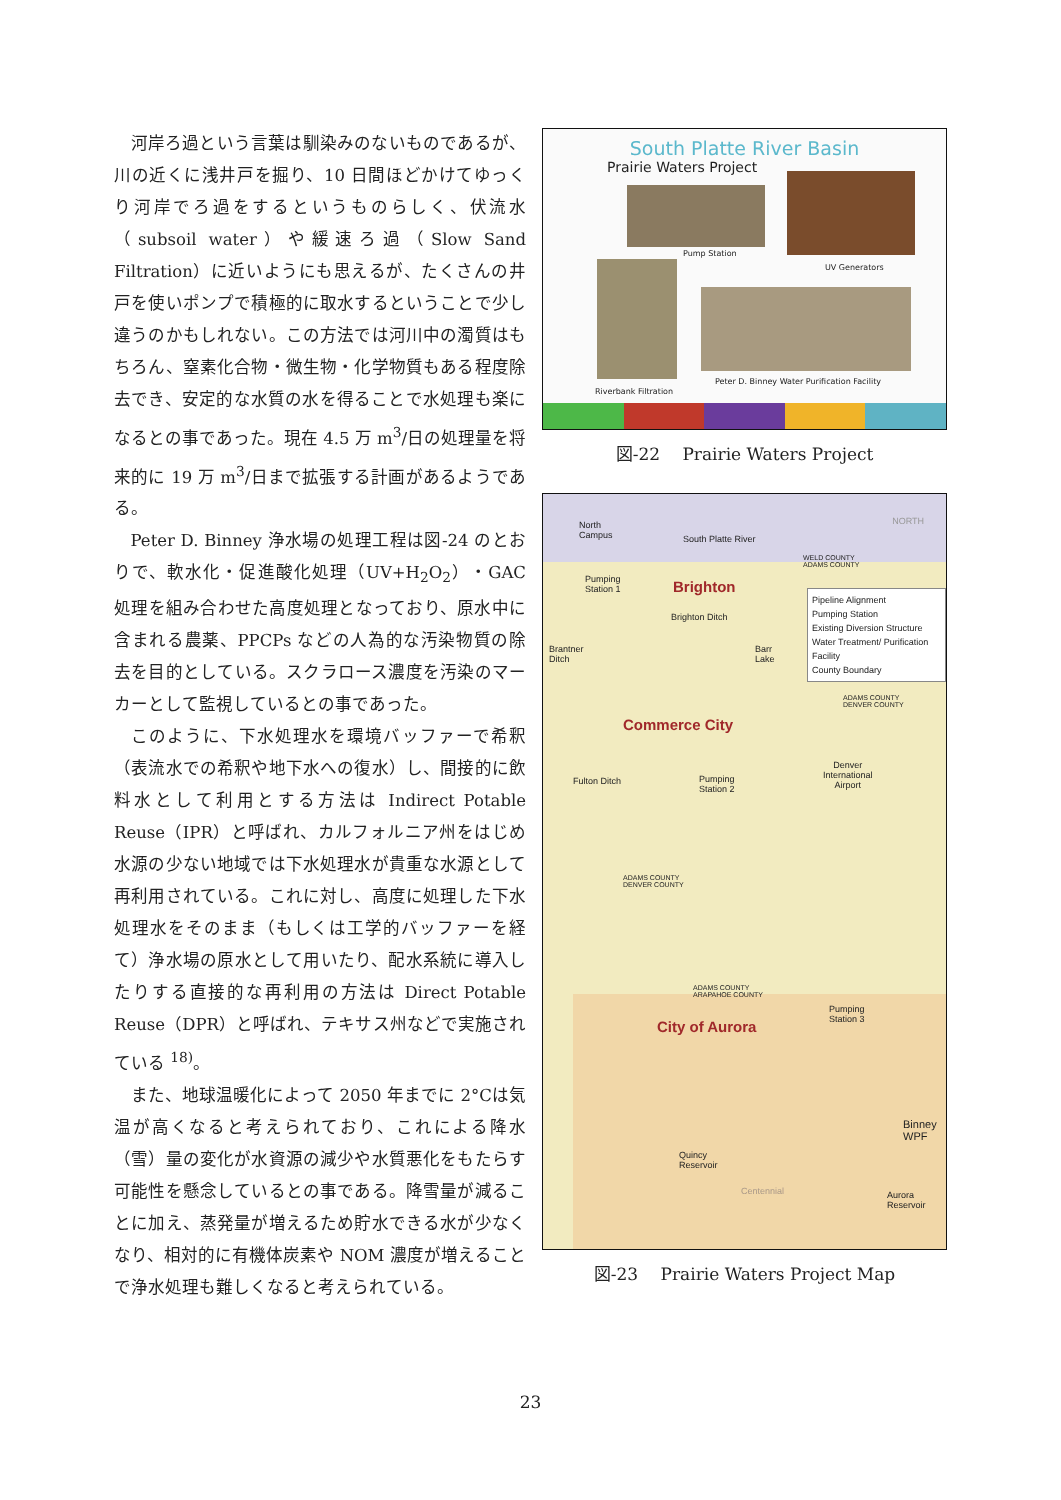河岸ろ過という言葉は馴染みのないものであるが、川の近くに浅井戸を掘り、10 日間ほどかけてゆっくり河岸でろ過をするというものらしく、伏流水（subsoil water）や緩速ろ過（Slow Sand Filtration）に近いようにも思えるが、たくさんの井戸を使いポンプで積極的に取水するということで少し違うのかもしれない。この方法では河川中の濁質はもちろん、窒素化合物・微生物・化学物質もある程度除去でき、安定的な水質の水を得ることで水処理も楽になるとの事であった。現在 4.5 万 m<sup>3</sup>/日の処理量を将来的に 19 万 m<sup>3</sup>/日まで拡張する計画があるようである。
Peter D. Binney 浄水場の処理工程は図-24 のとおりで、軟水化・促進酸化処理（UV+H<sub>2</sub>O<sub>2</sub>）・GAC 処理を組み合わせた高度処理となっており、原水中に含まれる農薬、PPCPs などの人為的な汚染物質の除去を目的としている。スクラロース濃度を汚染のマーカーとして監視しているとの事であった。
このように、下水処理水を環境バッファーで希釈（表流水での希釈や地下水への復水）し、間接的に飲料水として利用とする方法は Indirect Potable Reuse（IPR）と呼ばれ、カルフォルニア州をはじめ水源の少ない地域では下水処理水が貴重な水源として再利用されている。これに対し、高度に処理した下水処理水をそのまま（もしくは工学的バッファーを経て）浄水場の原水として用いたり、配水系統に導入したりする直接的な再利用の方法は Direct Potable Reuse（DPR）と呼ばれ、テキサス州などで実施されている <sup>18)</sup>。
また、地球温暖化によって 2050 年までに 2°Cは気温が高くなると考えられており、これによる降水（雪）量の変化が水資源の減少や水質悪化をもたらす可能性を懸念しているとの事である。降雪量が減ることに加え、蒸発量が増えるため貯水できる水が少なくなり、相対的に有機体炭素や NOM 濃度が増えることで浄水処理も難しくなると考えられている。
South Platte River Basin
Prairie Waters Project
Pump Station
UV Generators
Riverbank Filtration
Peter D. Binney Water Purification Facility
図-22　 Prairie Waters Project
North
Campus South Platte River
NORTH
WELD COUNTY
ADAMS COUNTY
Pumping
Station 1 Brighton
Brighton Ditch
Brantner
Ditch
Barr
Lake
Pipeline Alignment
Pumping Station
Existing Diversion Structure
Water Treatment/ Purification Facility
County Boundary
ADAMS COUNTY
DENVER COUNTY
Commerce City
Denver
International
Airport
Fulton Ditch Pumping
Station 2
ADAMS COUNTY
DENVER COUNTY
ADAMS COUNTY
ARAPAHOE COUNTY
Pumping
Station 3 City of Aurora
Binney
WPF
Quincy
Reservoir
Centennial Aurora
Reservoir
図-23　 Prairie Waters Project Map
23